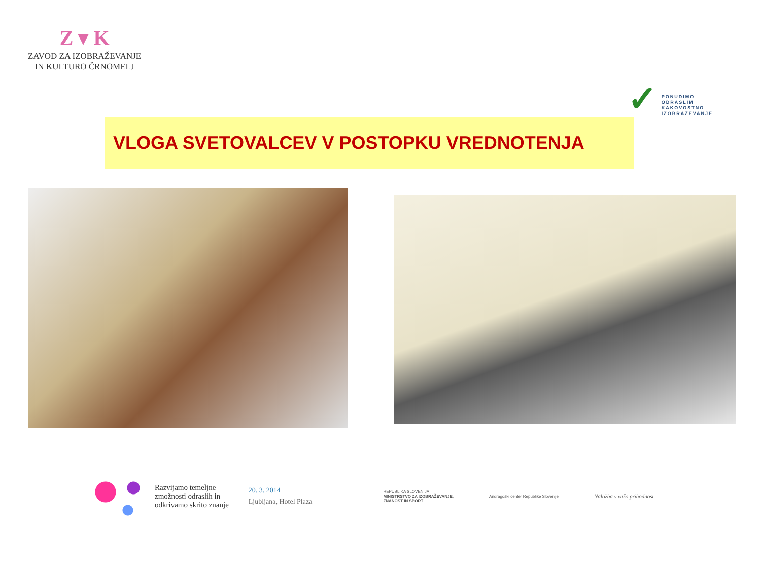Z ▾ K
ZAVOD ZA IZOBRAŽEVANJE
IN KULTURO ČRNOMELJ
✓
PONUDIMO
ODRASLIM
KAKOVOSTNO
IZOBRAŽEVANJE
VLOGA SVETOVALCEV V POSTOPKU VREDNOTENJA
Razvijamo temeljne
zmožnosti odraslih in
odkrivamo skrito znanje
20. 3. 2014
Ljubljana, Hotel Plaza
REPUBLIKA SLOVENIJA
MINISTRSTVO ZA IZOBRAŽEVANJE,
ZNANOST IN ŠPORT
Andragoški center Republike Slovenije
Naložba v vašo prihodnost